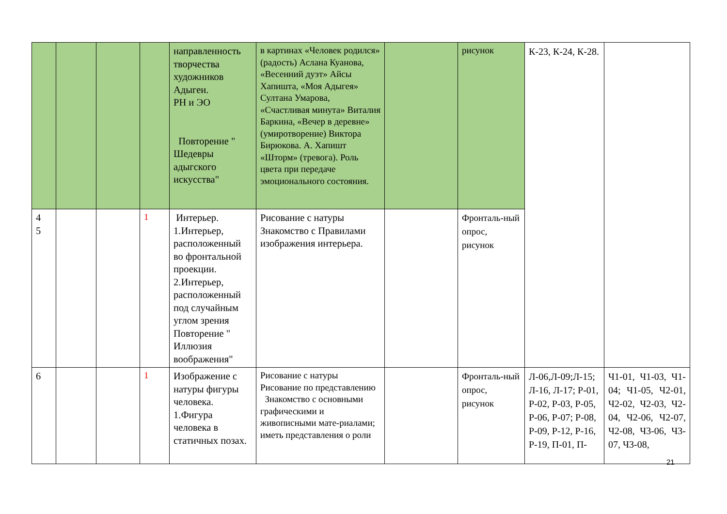| | | | | направленность творчества художников Адыгеи. РН и ЭО Повторение " Шедевры адыгского искусства" | в картинах «Человек родился» (радость) Аслана Куанова, «Весенний дуэт» Айсы Хапишта, «Моя Адыгея» Султана Умарова, «Счастливая минута» Виталия Баркина, «Вечер в деревне» (умиротворение) Виктора Бирюкова. А. Хапишт «Шторм» (тревога). Роль цвета при передаче эмоционального состояния. | | рисунок | К-23, К-24, К-28. | |
| 4 5 | | | 1 | Интерьер. 1.Интерьер, расположенный во фронтальной проекции. 2.Интерьер, расположенный под случайным углом зрения Повторение " Иллюзия воображения" | Рисование с натуры Знакомство с Правилами изображения интерьера. | | Фронталь-ный опрос, рисунок | | |
| 6 | | | 1 | Изображение с натуры фигуры человека. 1.Фигура человека в статичных позах. | Рисование с натуры Рисование по представлению Знакомство с основными графическими и живописными мате-риалами; иметь представления о роли | | Фронталь-ный опрос, рисунок | Л-06,Л-09;Л-15; Л-16, Л-17; Р-01, Р-02, Р-03, Р-05, Р-06, Р-07; Р-08, Р-09, Р-12, Р-16, Р-19, П-01, П- | Ч1-01, Ч1-03, Ч1-04; Ч1-05, Ч2-01, Ч2-02, Ч2-03, Ч2-04, Ч2-06, Ч2-07, Ч2-08, Ч3-06, Ч3-07, Ч3-08, |
21